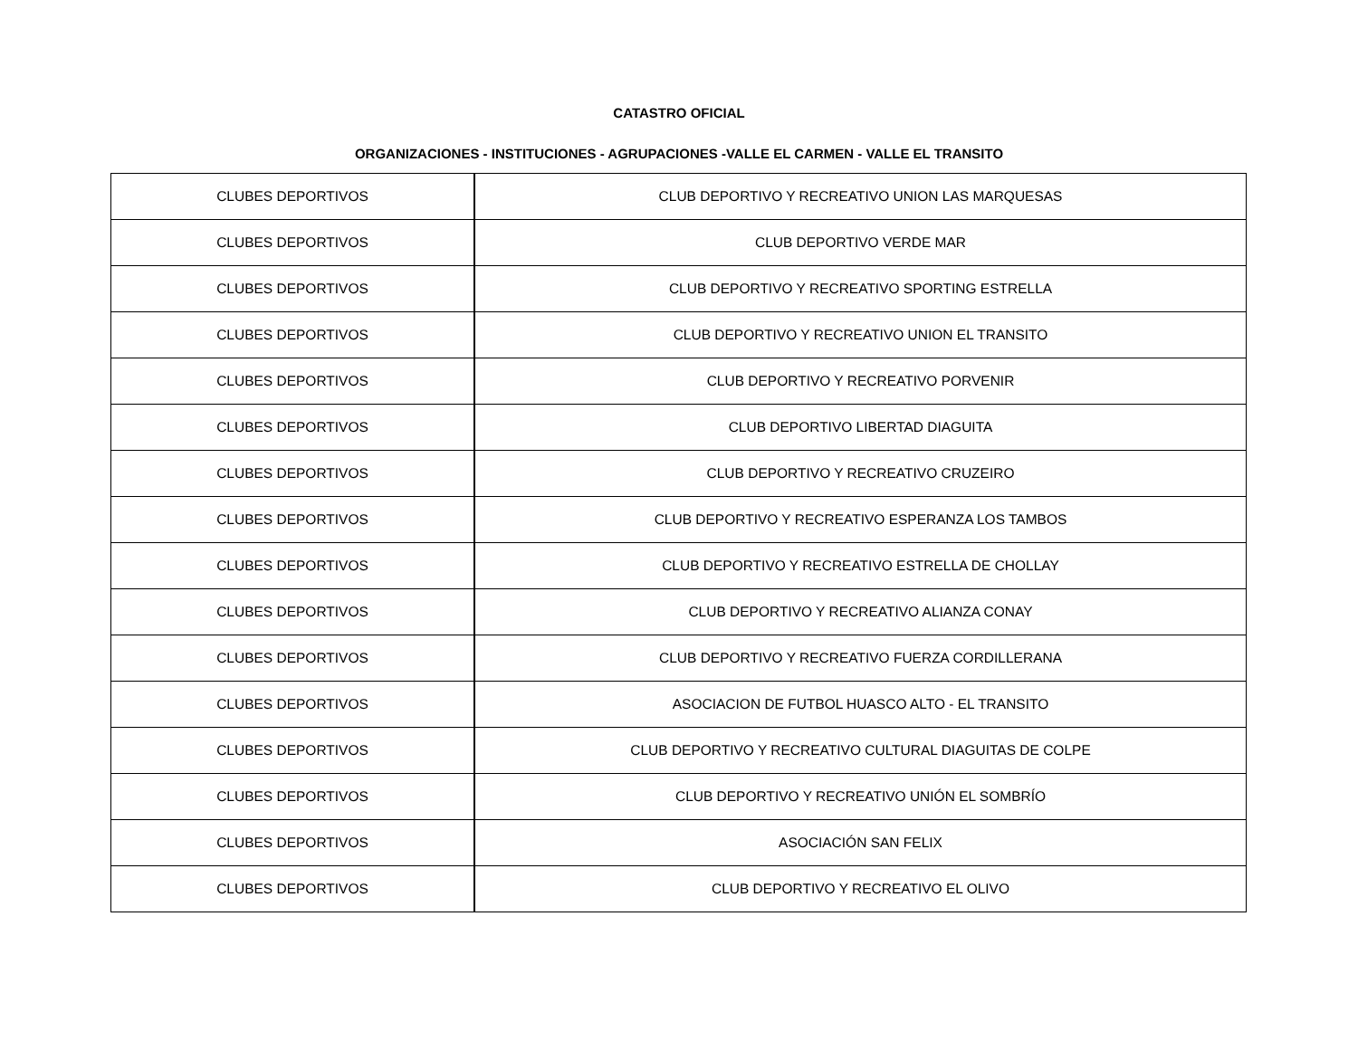CATASTRO OFICIAL
ORGANIZACIONES - INSTITUCIONES - AGRUPACIONES -VALLE EL CARMEN - VALLE EL TRANSITO
| CLUBES DEPORTIVOS | CLUB DEPORTIVO Y RECREATIVO UNION LAS MARQUESAS |
| CLUBES DEPORTIVOS | CLUB DEPORTIVO VERDE MAR |
| CLUBES DEPORTIVOS | CLUB DEPORTIVO Y RECREATIVO SPORTING ESTRELLA |
| CLUBES DEPORTIVOS | CLUB DEPORTIVO Y RECREATIVO UNION EL TRANSITO |
| CLUBES DEPORTIVOS | CLUB DEPORTIVO Y RECREATIVO PORVENIR |
| CLUBES DEPORTIVOS | CLUB DEPORTIVO LIBERTAD DIAGUITA |
| CLUBES DEPORTIVOS | CLUB DEPORTIVO Y RECREATIVO CRUZEIRO |
| CLUBES DEPORTIVOS | CLUB DEPORTIVO Y RECREATIVO ESPERANZA LOS TAMBOS |
| CLUBES DEPORTIVOS | CLUB DEPORTIVO Y RECREATIVO ESTRELLA DE CHOLLAY |
| CLUBES DEPORTIVOS | CLUB DEPORTIVO Y RECREATIVO ALIANZA CONAY |
| CLUBES DEPORTIVOS | CLUB DEPORTIVO Y RECREATIVO FUERZA CORDILLERANA |
| CLUBES DEPORTIVOS | ASOCIACION DE FUTBOL HUASCO ALTO - EL TRANSITO |
| CLUBES DEPORTIVOS | CLUB DEPORTIVO Y RECREATIVO CULTURAL DIAGUITAS DE COLPE |
| CLUBES DEPORTIVOS | CLUB DEPORTIVO Y RECREATIVO UNIÓN EL SOMBRÍO |
| CLUBES DEPORTIVOS | ASOCIACIÓN SAN FELIX |
| CLUBES DEPORTIVOS | CLUB DEPORTIVO Y RECREATIVO EL OLIVO |